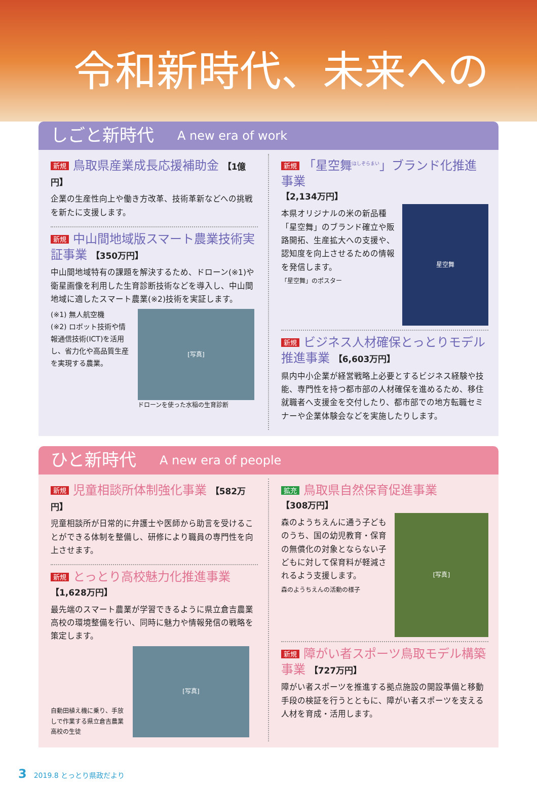令和新時代、未来への
しごと新時代 A new era of work
新規 鳥取県産業成長応援補助金 【1億円】
企業の生産性向上や働き方改革、技術革新などへの挑戦を新たに支援します。
新規 中山間地域版スマート農業技術実証事業 【350万円】
中山間地域特有の課題を解決するため、ドローン(※1)や衛星画像を利用した生育診断技術などを導入し、中山間地域に適したスマート農業(※2)技術を実証します。
(※1) 無人航空機
(※2) ロボット技術や情報通信技術(ICT)を活用し、省力化や高品質生産を実現する農業。
[写真]
ドローンを使った水稲の生育診断
新規 「星空舞<sup>ほしぞらまい</sup>」ブランド化推進事業
【2,134万円】
本県オリジナルの米の新品種「星空舞」のブランド確立や販路開拓、生産拡大への支援や、認知度を向上させるための情報を発信します。
「星空舞」のポスター
星空舞
新規 ビジネス人材確保とっとりモデル推進事業 【6,603万円】
県内中小企業が経営戦略上必要とするビジネス経験や技能、専門性を持つ都市部の人材確保を進めるため、移住就職者へ支援金を交付したり、都市部での地方転職セミナーや企業体験会などを実施したりします。
ひと新時代 A new era of people
新規 児童相談所体制強化事業 【582万円】
児童相談所が日常的に弁護士や医師から助言を受けることができる体制を整備し、研修により職員の専門性を向上させます。
新規 とっとり高校魅力化推進事業
【1,628万円】
最先端のスマート農業が学習できるように県立倉吉農業高校の環境整備を行い、同時に魅力や情報発信の戦略を策定します。
自動田植え機に乗り、手放しで作業する県立倉吉農業高校の生徒
[写真]
拡充 鳥取県自然保育促進事業
【308万円】
森のようちえんに通う子どものうち、国の幼児教育・保育の無償化の対象とならない子どもに対して保育料が軽減されるよう支援します。
森のようちえんの活動の様子
[写真]
新規 障がい者スポーツ鳥取モデル構築事業 【727万円】
障がい者スポーツを推進する拠点施設の開設準備と移動手段の検証を行うとともに、障がい者スポーツを支える人材を育成・活用します。
3 2019.8 とっとり県政だより